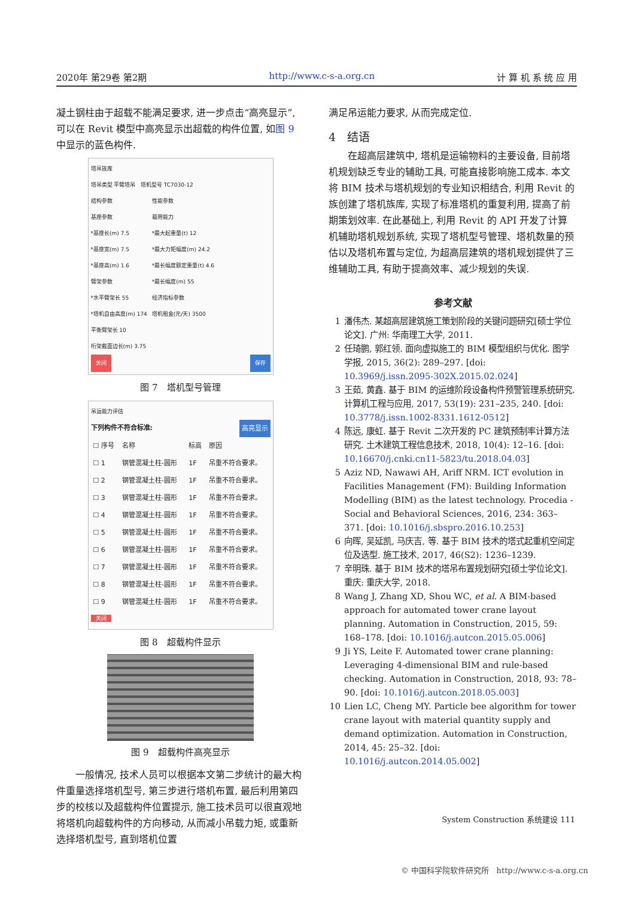2020年 第29卷 第2期 http://www.c-s-a.org.cn 计 算 机 系 统 应 用
凝土钢柱由于超载不能满足要求, 进一步点击“高亮显示”, 可以在 Revit 模型中高亮显示出超载的构件位置, 如图 9 中显示的蓝色构件.
塔吊族库
塔吊类型 平臂塔吊 塔机型号 TC7030-12
结构参数
基座参数
*基座长(m) 7.5
*基座宽(m) 7.5
*基座高(m) 1.6
臂架参数
*水平臂架长 55
*塔机自由高度(m) 174
平衡臂架长 10
桁架截面边长(m) 3.75
性能参数
载荷能力
*最大起重量(t) 12
*最大力矩幅度(m) 24.2
*最长幅度额定重量(t) 4.6
*最长幅度(m) 55
经济指标参数
塔机租金(元/天) 3500
关闭 保存
图 7　塔机型号管理
吊运能力评估
下列构件不符合标准: 高亮显示
| ☐ 序号 | 名称 | 标高 | 原因 |
| --- | --- | --- | --- |
| ☐ 1 | 钢管混凝土柱-圆形 | 1F | 吊重不符合要求。 |
| ☐ 2 | 钢管混凝土柱-圆形 | 1F | 吊重不符合要求。 |
| ☐ 3 | 钢管混凝土柱-圆形 | 1F | 吊重不符合要求。 |
| ☐ 4 | 钢管混凝土柱-圆形 | 1F | 吊重不符合要求。 |
| ☐ 5 | 钢管混凝土柱-圆形 | 1F | 吊重不符合要求。 |
| ☐ 6 | 钢管混凝土柱-圆形 | 1F | 吊重不符合要求。 |
| ☐ 7 | 钢管混凝土柱-圆形 | 1F | 吊重不符合要求。 |
| ☐ 8 | 钢管混凝土柱-圆形 | 1F | 吊重不符合要求。 |
| ☐ 9 | 钢管混凝土柱-圆形 | 1F | 吊重不符合要求。 |
关闭
图 8　超载构件显示
图 9　超载构件高亮显示
一般情况, 技术人员可以根据本文第二步统计的最大构件重量选择塔机型号, 第三步进行塔机布置, 最后利用第四步的校核以及超载构件位置提示, 施工技术员可以很直观地将塔机向超载构件的方向移动, 从而减小吊载力矩, 或重新选择塔机型号, 直到塔机位置
满足吊运能力要求, 从而完成定位.
4　结语
在超高层建筑中, 塔机是运输物料的主要设备, 目前塔机规划缺乏专业的辅助工具, 可能直接影响施工成本. 本文将 BIM 技术与塔机规划的专业知识相结合, 利用 Revit 的族创建了塔机族库, 实现了标准塔机的重复利用, 提高了前期策划效率. 在此基础上, 利用 Revit 的 API 开发了计算机辅助塔机规划系统, 实现了塔机型号管理、塔机数量的预估以及塔机布置与定位, 为超高层建筑的塔机规划提供了三维辅助工具, 有助于提高效率、减少规划的失误.
参考文献
1 潘伟杰. 某超高层建筑施工策划阶段的关键问题研究[硕士学位论文]. 广州: 华南理工大学, 2011.
2 任琦鹏, 郭红领. 面向虚拟施工的 BIM 模型组织与优化. 图学学报, 2015, 36(2): 289–297. [doi: 10.3969/j.issn.2095-302X.2015.02.024]
3 王茹, 黄鑫. 基于 BIM 的运维阶段设备构件预警管理系统研究. 计算机工程与应用, 2017, 53(19): 231–235, 240. [doi: 10.3778/j.issn.1002-8331.1612-0512]
4 陈远, 康虹. 基于 Revit 二次开发的 PC 建筑预制率计算方法研究. 土木建筑工程信息技术, 2018, 10(4): 12–16. [doi: 10.16670/j.cnki.cn11-5823/tu.2018.04.03]
5 Aziz ND, Nawawi AH, Ariff NRM. ICT evolution in Facilities Management (FM): Building Information Modelling (BIM) as the latest technology. Procedia - Social and Behavioral Sciences, 2016, 234: 363–371. [doi: 10.1016/j.sbspro.2016.10.253]
6 向晖, 吴延凯, 马庆吉, 等. 基于 BIM 技术的塔式起重机空间定位及选型. 施工技术, 2017, 46(S2): 1236–1239.
7 辛明珠. 基于 BIM 技术的塔吊布置规划研究[硕士学位论文]. 重庆: 重庆大学, 2018.
8 Wang J, Zhang XD, Shou WC, et al. A BIM-based approach for automated tower crane layout planning. Automation in Construction, 2015, 59: 168–178. [doi: 10.1016/j.autcon.2015.05.006]
9 Ji YS, Leite F. Automated tower crane planning: Leveraging 4-dimensional BIM and rule-based checking. Automation in Construction, 2018, 93: 78–90. [doi: 10.1016/j.autcon.2018.05.003]
10 Lien LC, Cheng MY. Particle bee algorithm for tower crane layout with material quantity supply and demand optimization. Automation in Construction, 2014, 45: 25–32. [doi: 10.1016/j.autcon.2014.05.002]
System Construction 系统建设 111
© 中国科学院软件研究所 http://www.c-s-a.org.cn